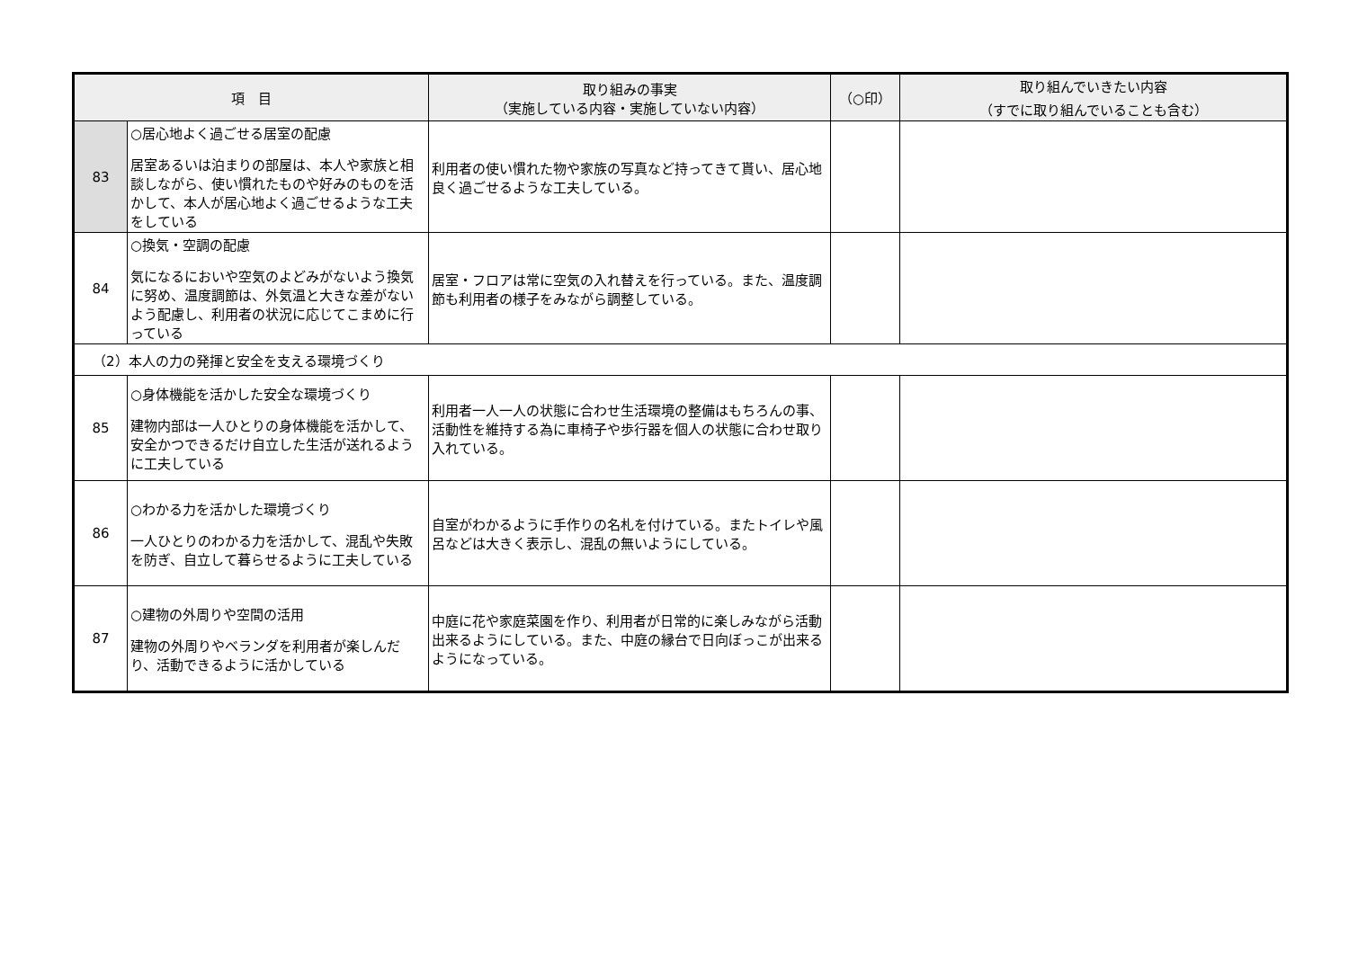| 項 目 | | 取り組みの事実 （実施している内容・実施していない内容） | （○印） | 取り組んでいきたい内容 （すでに取り組んでいることも含む） |
| --- | --- | --- | --- | --- |
| 83 | ○居心地よく過ごせる居室の配慮 居室あるいは泊まりの部屋は、本人や家族と相談しながら、使い慣れたものや好みのものを活かして、本人が居心地よく過ごせるような工夫をしている | 利用者の使い慣れた物や家族の写真など持ってきて貰い、居心地良く過ごせるような工夫している。 | | |
| 84 | ○換気・空調の配慮 気になるにおいや空気のよどみがないよう換気に努め、温度調節は、外気温と大きな差がないよう配慮し、利用者の状況に応じてこまめに行っている | 居室・フロアは常に空気の入れ替えを行っている。また、温度調節も利用者の様子をみながら調整している。 | | |
| （2）本人の力の発揮と安全を支える環境づくり | | | | |
| 85 | ○身体機能を活かした安全な環境づくり 建物内部は一人ひとりの身体機能を活かして、安全かつできるだけ自立した生活が送れるように工夫している | 利用者一人一人の状態に合わせ生活環境の整備はもちろんの事、活動性を維持する為に車椅子や歩行器を個人の状態に合わせ取り入れている。 | | |
| 86 | ○わかる力を活かした環境づくり 一人ひとりのわかる力を活かして、混乱や失敗を防ぎ、自立して暮らせるように工夫している | 自室がわかるように手作りの名札を付けている。またトイレや風呂などは大きく表示し、混乱の無いようにしている。 | | |
| 87 | ○建物の外周りや空間の活用 建物の外周りやベランダを利用者が楽しんだり、活動できるように活かしている | 中庭に花や家庭菜園を作り、利用者が日常的に楽しみながら活動出来るようにしている。また、中庭の縁台で日向ぼっこが出来るようになっている。 | | |